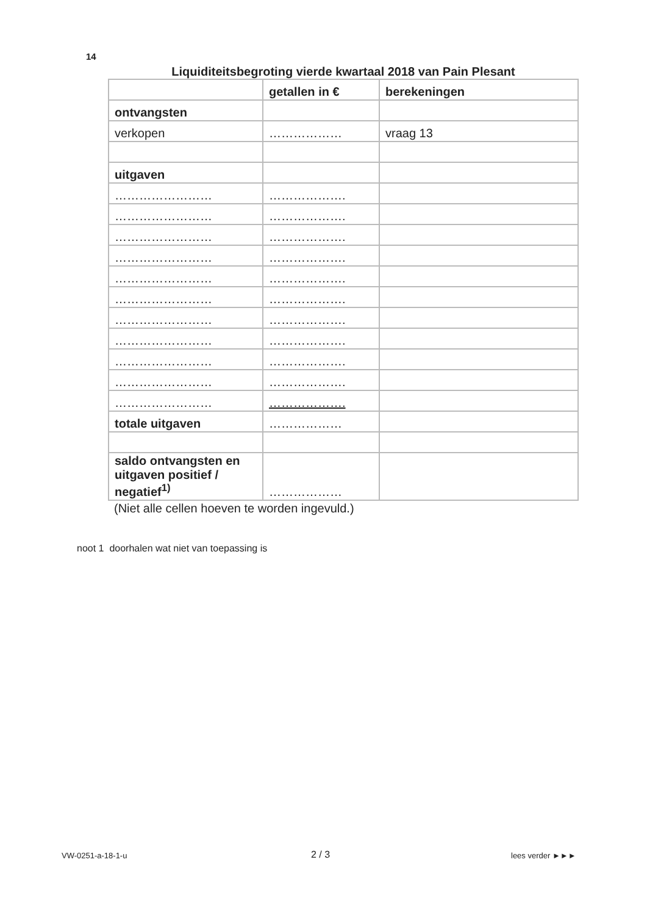14
Liquiditeitsbegroting vierde kwartaal 2018 van Pain Plesant
| | getallen in € | berekeningen |
| --- | --- | --- |
| ontvangsten | | |
| verkopen | ……………… | vraag 13 |
| uitgaven | | |
| …………………… | ………………. | |
| …………………… | ………………. | |
| …………………… | ………………. | |
| …………………… | ………………. | |
| …………………… | ………………. | |
| …………………… | ………………. | |
| …………………… | ………………. | |
| …………………… | ………………. | |
| …………………… | ………………. | |
| …………………… | ………………. | |
| …………………… | ………………. | |
| totale uitgaven | ……………… | |
| saldo ontvangsten en uitgaven positief / negatief<sup>1)</sup> | ……………… | |
(Niet alle cellen hoeven te worden ingevuld.)
noot 1 doorhalen wat niet van toepassing is
VW-0251-a-18-1-u 2 / 3 lees verder ►►►